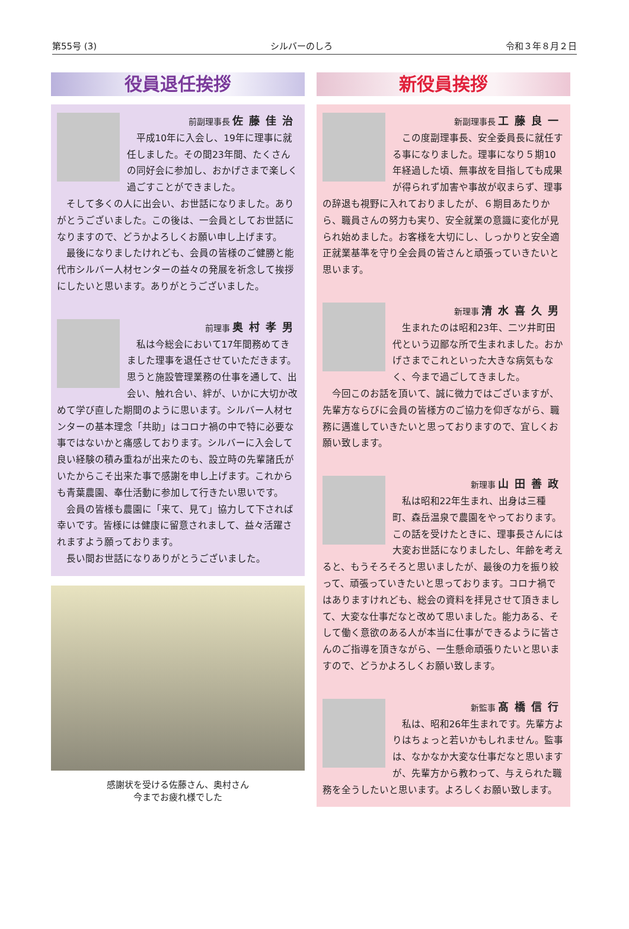第55号 (3) シルバーのしろ 令和３年８月２日
役員退任挨拶
前副理事長 佐藤佳治
平成10年に入会し、19年に理事に就任しました。その間23年間、たくさんの同好会に参加し、おかげさまで楽しく過ごすことができました。
そして多くの人に出会い、お世話になりました。ありがとうございました。この後は、一会員としてお世話になりますので、どうかよろしくお願い申し上げます。
最後になりましたけれども、会員の皆様のご健勝と能代市シルバー人材センターの益々の発展を祈念して挨拶にしたいと思います。ありがとうございました。
前理事 奥村孝男
私は今総会において17年間務めてきました理事を退任させていただきます。思うと施設管理業務の仕事を通して、出会い、触れ合い、絆が、いかに大切か改めて学び直した期間のように思います。シルバー人材センターの基本理念「共助」はコロナ禍の中で特に必要な事ではないかと痛感しております。シルバーに入会して良い経験の積み重ねが出来たのも、設立時の先輩諸氏がいたからこそ出来た事で感謝を申し上げます。これからも青葉農園、奉仕活動に参加して行きたい思いです。
会員の皆様も農園に「来て、見て」協力して下されば幸いです。皆様には健康に留意されまして、益々活躍されますよう願っております。
長い間お世話になりありがとうございました。
感謝状を受ける佐藤さん、奥村さん
今までお疲れ様でした
新役員挨拶
新副理事長 工藤良一
この度副理事長、安全委員長に就任する事になりました。理事になり５期10年経過した頃、無事故を目指しても成果が得られず加害や事故が収まらず、理事の辞退も視野に入れておりましたが、６期目あたりから、職員さんの努力も実り、安全就業の意識に変化が見られ始めました。お客様を大切にし、しっかりと安全適正就業基準を守り全会員の皆さんと頑張っていきたいと思います。
新理事 清水喜久男
生まれたのは昭和23年、二ツ井町田代という辺鄙な所で生まれました。おかげさまでこれといった大きな病気もなく、今まで過ごしてきました。
今回このお話を頂いて、誠に微力ではございますが、先輩方ならびに会員の皆様方のご協力を仰ぎながら、職務に邁進していきたいと思っておりますので、宜しくお願い致します。
新理事 山田善政
私は昭和22年生まれ、出身は三種町、森岳温泉で農園をやっております。この話を受けたときに、理事長さんには大変お世話になりましたし、年齢を考えると、もうそろそろと思いましたが、最後の力を振り絞って、頑張っていきたいと思っております。コロナ禍ではありますけれども、総会の資料を拝見させて頂きまして、大変な仕事だなと改めて思いました。能力ある、そして働く意欲のある人が本当に仕事ができるように皆さんのご指導を頂きながら、一生懸命頑張りたいと思いますので、どうかよろしくお願い致します。
新監事 髙橋信行
私は、昭和26年生まれです。先輩方よりはちょっと若いかもしれません。監事は、なかなか大変な仕事だなと思いますが、先輩方から教わって、与えられた職務を全うしたいと思います。よろしくお願い致します。